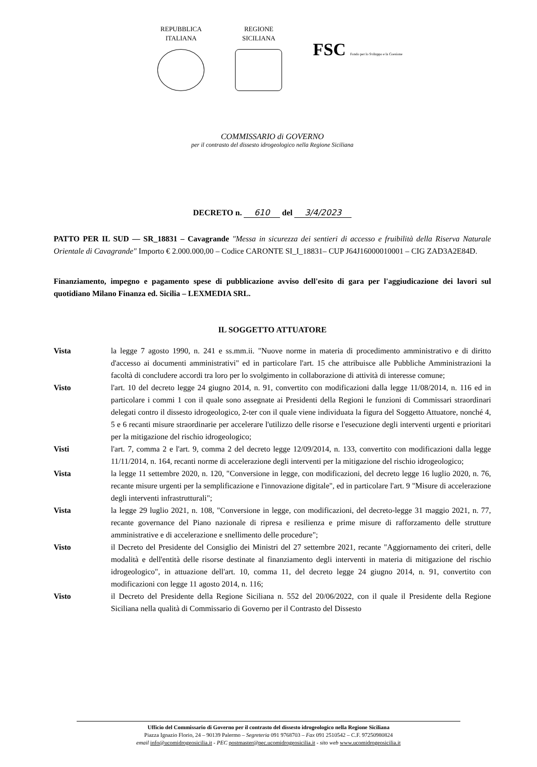REPUBBLICA
ITALIANA
REGIONE
SICILIANA
FSC Fondo per lo Sviluppo e la Coesione
COMMISSARIO di GOVERNO
per il contrasto del dissesto idrogeologico nella Regione Siciliana
DECRETO n. 610 del 3/4/2023
PATTO PER IL SUD — SR_18831 – Cavagrande "Messa in sicurezza dei sentieri di accesso e fruibilità della Riserva Naturale Orientale di Cavagrande" Importo € 2.000.000,00 – Codice CARONTE SI_I_18831– CUP J64J16000010001 – CIG ZAD3A2E84D.
Finanziamento, impegno e pagamento spese di pubblicazione avviso dell'esito di gara per l'aggiudicazione dei lavori sul quotidiano Milano Finanza ed. Sicilia – LEXMEDIA SRL.
IL SOGGETTO ATTUATORE
Vista
la legge 7 agosto 1990, n. 241 e ss.mm.ii. "Nuove norme in materia di procedimento amministrativo e di diritto d'accesso ai documenti amministrativi" ed in particolare l'art. 15 che attribuisce alle Pubbliche Amministrazioni la facoltà di concludere accordi tra loro per lo svolgimento in collaborazione di attività di interesse comune;
Visto
l'art. 10 del decreto legge 24 giugno 2014, n. 91, convertito con modificazioni dalla legge 11/08/2014, n. 116 ed in particolare i commi 1 con il quale sono assegnate ai Presidenti della Regioni le funzioni di Commissari straordinari delegati contro il dissesto idrogeologico, 2-ter con il quale viene individuata la figura del Soggetto Attuatore, nonché 4, 5 e 6 recanti misure straordinarie per accelerare l'utilizzo delle risorse e l'esecuzione degli interventi urgenti e prioritari per la mitigazione del rischio idrogeologico;
Visti
l'art. 7, comma 2 e l'art. 9, comma 2 del decreto legge 12/09/2014, n. 133, convertito con modificazioni dalla legge 11/11/2014, n. 164, recanti norme di accelerazione degli interventi per la mitigazione del rischio idrogeologico;
Vista
la legge 11 settembre 2020, n. 120, "Conversione in legge, con modificazioni, del decreto legge 16 luglio 2020, n. 76, recante misure urgenti per la semplificazione e l'innovazione digitale", ed in particolare l'art. 9 "Misure di accelerazione degli interventi infrastrutturali";
Vista
la legge 29 luglio 2021, n. 108, "Conversione in legge, con modificazioni, del decreto-legge 31 maggio 2021, n. 77, recante governance del Piano nazionale di ripresa e resilienza e prime misure di rafforzamento delle strutture amministrative e di accelerazione e snellimento delle procedure";
Visto
il Decreto del Presidente del Consiglio dei Ministri del 27 settembre 2021, recante "Aggiornamento dei criteri, delle modalità e dell'entità delle risorse destinate al finanziamento degli interventi in materia di mitigazione del rischio idrogeologico", in attuazione dell'art. 10, comma 11, del decreto legge 24 giugno 2014, n. 91, convertito con modificazioni con legge 11 agosto 2014, n. 116;
Visto
il Decreto del Presidente della Regione Siciliana n. 552 del 20/06/2022, con il quale il Presidente della Regione Siciliana nella qualità di Commissario di Governo per il Contrasto del Dissesto
Ufficio del Commissario di Governo per il contrasto del dissesto idrogeologico nella Regione Siciliana
Piazza Ignazio Florio, 24 – 90139 Palermo – Segreteria 091 9768703 – Fax 091 2510542 – C.F. 97250980824
email info@ucomidrogeosicilia.it - PEC postmaster@pec.ucomidrogeosicilia.it - sito web www.ucomidrogeosicilia.it